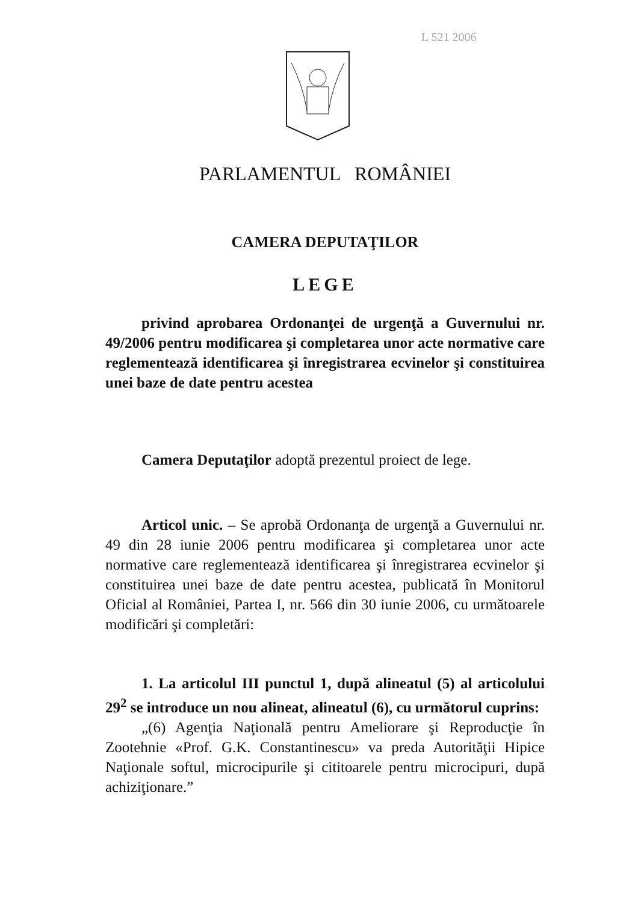L 521 2006
PARLAMENTUL ROMÂNIEI
CAMERA DEPUTAŢILOR
LEGE
privind aprobarea Ordonanţei de urgenţă a Guvernului nr. 49/2006 pentru modificarea şi completarea unor acte normative care reglementează identificarea şi înregistrarea ecvinelor şi constituirea unei baze de date pentru acestea
Camera Deputaţilor adoptă prezentul proiect de lege.
Articol unic. – Se aprobă Ordonanţa de urgenţă a Guvernului nr. 49 din 28 iunie 2006 pentru modificarea şi completarea unor acte normative care reglementează identificarea şi înregistrarea ecvinelor şi constituirea unei baze de date pentru acestea, publicată în Monitorul Oficial al României, Partea I, nr. 566 din 30 iunie 2006, cu următoarele modificări şi completări:
1. La articolul III punctul 1, după alineatul (5) al articolului 29<sup>2</sup> se introduce un nou alineat, alineatul (6), cu următorul cuprins:
„(6) Agenţia Naţională pentru Ameliorare şi Reproducţie în Zootehnie «Prof. G.K. Constantinescu» va preda Autorităţii Hipice Naţionale softul, microcipurile şi cititoarele pentru microcipuri, după achiziţionare.”